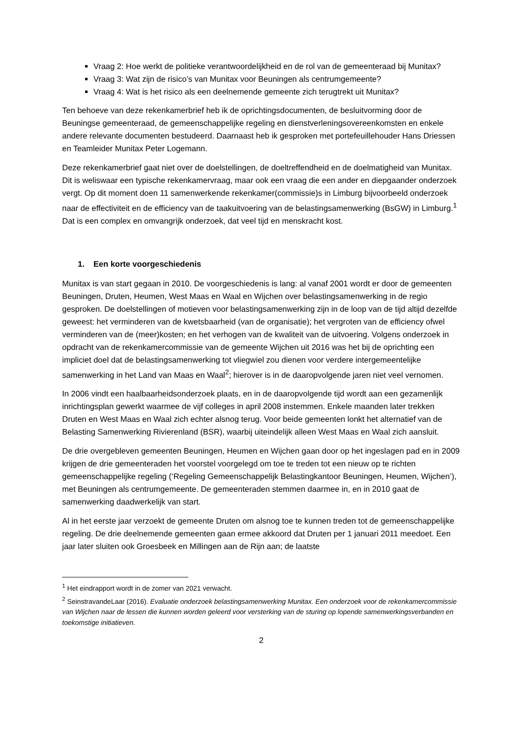Vraag 2: Hoe werkt de politieke verantwoordelijkheid en de rol van de gemeenteraad bij Munitax?
Vraag 3: Wat zijn de risico’s van Munitax voor Beuningen als centrumgemeente?
Vraag 4: Wat is het risico als een deelnemende gemeente zich terugtrekt uit Munitax?
Ten behoeve van deze rekenkamerbrief heb ik de oprichtingsdocumenten, de besluitvorming door de Beuningse gemeenteraad, de gemeenschappelijke regeling en dienstverleningsovereenkomsten en enkele andere relevante documenten bestudeerd. Daarnaast heb ik gesproken met portefeuillehouder Hans Driessen en Teamleider Munitax Peter Logemann.
Deze rekenkamerbrief gaat niet over de doelstellingen, de doeltreffendheid en de doelmatigheid van Munitax. Dit is weliswaar een typische rekenkamervraag, maar ook een vraag die een ander en diepgaander onderzoek vergt. Op dit moment doen 11 samenwerkende rekenkamer(commissie)s in Limburg bijvoorbeeld onderzoek naar de effectiviteit en de efficiency van de taakuitvoering van de belastingsamenwerking (BsGW) in Limburg.<sup>1</sup> Dat is een complex en omvangrijk onderzoek, dat veel tijd en menskracht kost.
1. Een korte voorgeschiedenis
Munitax is van start gegaan in 2010. De voorgeschiedenis is lang: al vanaf 2001 wordt er door de gemeenten Beuningen, Druten, Heumen, West Maas en Waal en Wijchen over belastingsamenwerking in de regio gesproken. De doelstellingen of motieven voor belastingsamenwerking zijn in de loop van de tijd altijd dezelfde geweest: het verminderen van de kwetsbaarheid (van de organisatie); het vergroten van de efficiency ofwel verminderen van de (meer)kosten; en het verhogen van de kwaliteit van de uitvoering. Volgens onderzoek in opdracht van de rekenkamercommissie van de gemeente Wijchen uit 2016 was het bij de oprichting een impliciet doel dat de belastingsamenwerking tot vliegwiel zou dienen voor verdere intergemeentelijke samenwerking in het Land van Maas en Waal<sup>2</sup>; hierover is in de daaropvolgende jaren niet veel vernomen.
In 2006 vindt een haalbaarheidsonderzoek plaats, en in de daaropvolgende tijd wordt aan een gezamenlijk inrichtingsplan gewerkt waarmee de vijf colleges in april 2008 instemmen. Enkele maanden later trekken Druten en West Maas en Waal zich echter alsnog terug. Voor beide gemeenten lonkt het alternatief van de Belasting Samenwerking Rivierenland (BSR), waarbij uiteindelijk alleen West Maas en Waal zich aansluit.
De drie overgebleven gemeenten Beuningen, Heumen en Wijchen gaan door op het ingeslagen pad en in 2009 krijgen de drie gemeenteraden het voorstel voorgelegd om toe te treden tot een nieuw op te richten gemeenschappelijke regeling (‘Regeling Gemeenschappelijk Belastingkantoor Beuningen, Heumen, Wijchen’), met Beuningen als centrumgemeente. De gemeenteraden stemmen daarmee in, en in 2010 gaat de samenwerking daadwerkelijk van start.
Al in het eerste jaar verzoekt de gemeente Druten om alsnog toe te kunnen treden tot de gemeenschappelijke regeling. De drie deelnemende gemeenten gaan ermee akkoord dat Druten per 1 januari 2011 meedoet. Een jaar later sluiten ook Groesbeek en Millingen aan de Rijn aan; de laatste
<sup>1</sup> Het eindrapport wordt in de zomer van 2021 verwacht.
<sup>2</sup> SeinstravandeLaar (2016). Evaluatie onderzoek belastingsamenwerking Munitax. Een onderzoek voor de rekenkamercommissie van Wijchen naar de lessen die kunnen worden geleerd voor versterking van de sturing op lopende samenwerkingsverbanden en toekomstige initiatieven.
2